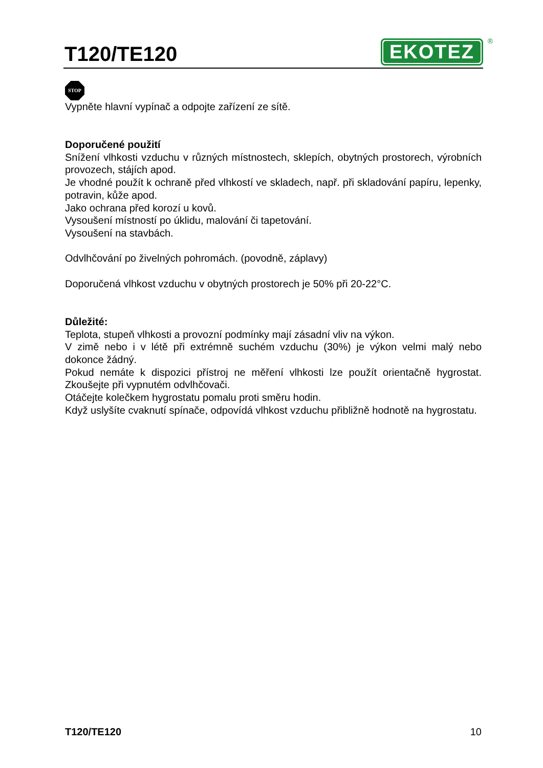T120/TE120
EKOTEZ<sup>®</sup>
STOP
Vypněte hlavní vypínač a odpojte zařízení ze sítě.
Doporučené použití
Snížení vlhkosti vzduchu v různých místnostech, sklepích, obytných prostorech, výrobních provozech, stájích apod.
Je vhodné použít k ochraně před vlhkostí ve skladech, např. při skladování papíru, lepenky, potravin, kůže apod.
Jako ochrana před korozí u kovů.
Vysoušení místností po úklidu, malování či tapetování.
Vysoušení na stavbách.
Odvlhčování po živelných pohromách. (povodně, záplavy)
Doporučená vlhkost vzduchu v obytných prostorech je 50% při 20-22°C.
Důležité:
Teplota, stupeň vlhkosti a provozní podmínky mají zásadní vliv na výkon.
V zimě nebo i v létě při extrémně suchém vzduchu (30%) je výkon velmi malý nebo dokonce žádný.
Pokud nemáte k dispozici přístroj ne měření vlhkosti lze použít orientačně hygrostat. Zkoušejte při vypnutém odvlhčovači.
Otáčejte kolečkem hygrostatu pomalu proti směru hodin.
Když uslyšíte cvaknutí spínače, odpovídá vlhkost vzduchu přibližně hodnotě na hygrostatu.
T120/TE120 10